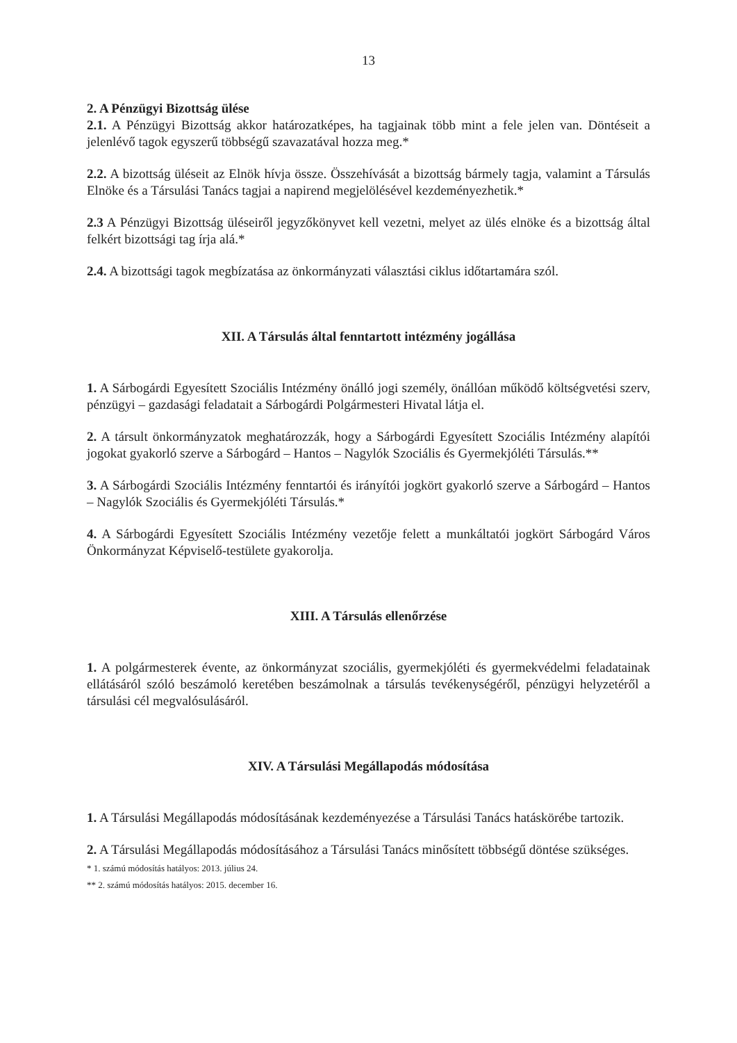13
2. A Pénzügyi Bizottság ülése
2.1. A Pénzügyi Bizottság akkor határozatképes, ha tagjainak több mint a fele jelen van. Döntéseit a jelenlévő tagok egyszerű többségű szavazatával hozza meg.*
2.2. A bizottság üléseit az Elnök hívja össze. Összehívását a bizottság bármely tagja, valamint a Társulás Elnöke és a Társulási Tanács tagjai a napirend megjelölésével kezdeményezhetik.*
2.3 A Pénzügyi Bizottság üléseiről jegyzőkönyvet kell vezetni, melyet az ülés elnöke és a bizottság által felkért bizottsági tag írja alá.*
2.4. A bizottsági tagok megbízatása az önkormányzati választási ciklus időtartamára szól.
XII. A Társulás által fenntartott intézmény jogállása
1. A Sárbogárdi Egyesített Szociális Intézmény önálló jogi személy, önállóan működő költségvetési szerv, pénzügyi – gazdasági feladatait a Sárbogárdi Polgármesteri Hivatal látja el.
2. A társult önkormányzatok meghatározzák, hogy a Sárbogárdi Egyesített Szociális Intézmény alapítói jogokat gyakorló szerve a Sárbogárd – Hantos – Nagylók Szociális és Gyermekjóléti Társulás.**
3. A Sárbogárdi Szociális Intézmény fenntartói és irányítói jogkört gyakorló szerve a Sárbogárd – Hantos – Nagylók Szociális és Gyermekjóléti Társulás.*
4. A Sárbogárdi Egyesített Szociális Intézmény vezetője felett a munkáltatói jogkört Sárbogárd Város Önkormányzat Képviselő-testülete gyakorolja.
XIII. A Társulás ellenőrzése
1. A polgármesterek évente, az önkormányzat szociális, gyermekjóléti és gyermekvédelmi feladatainak ellátásáról szóló beszámoló keretében beszámolnak a társulás tevékenységéről, pénzügyi helyzetéről a társulási cél megvalósulásáról.
XIV. A Társulási Megállapodás módosítása
1. A Társulási Megállapodás módosításának kezdeményezése a Társulási Tanács hatáskörébe tartozik.
2. A Társulási Megállapodás módosításához a Társulási Tanács minősített többségű döntése szükséges.
* 1. számú módosítás hatályos: 2013. július 24.
** 2. számú módosítás hatályos: 2015. december 16.